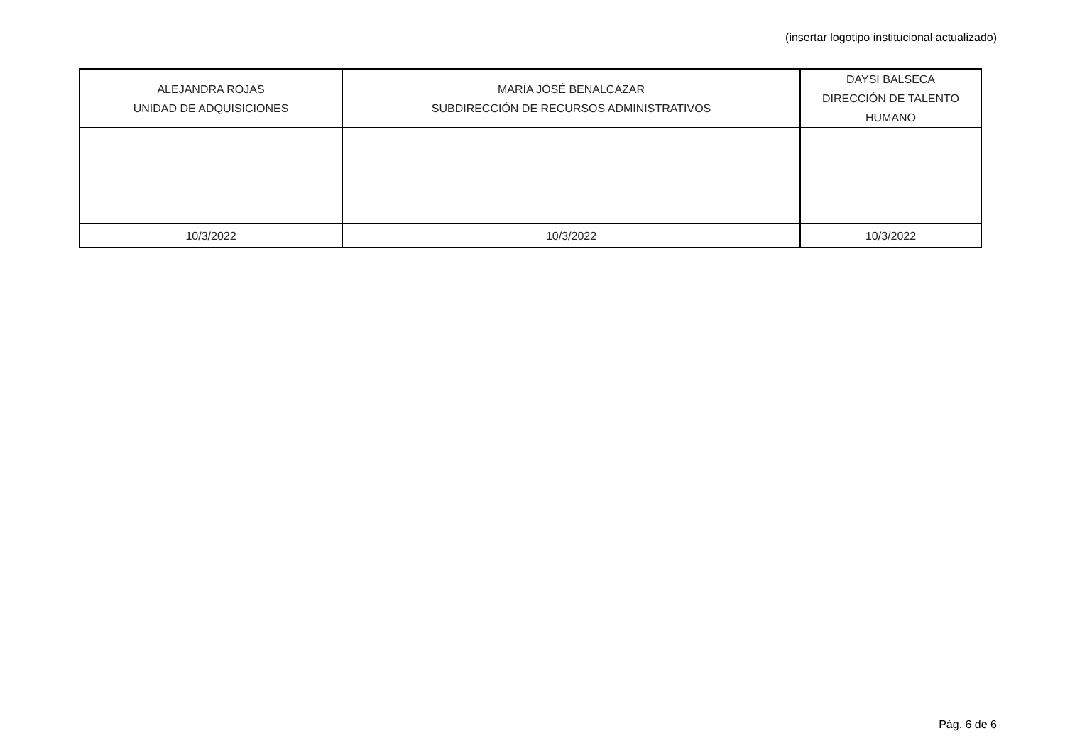(insertar logotipo institucional actualizado)
| ALEJANDRA ROJAS UNIDAD DE ADQUISICIONES | MARÍA JOSÉ BENALCAZAR SUBDIRECCIÓN DE RECURSOS ADMINISTRATIVOS | DAYSI BALSECA DIRECCIÓN DE TALENTO HUMANO |
| 10/3/2022 | 10/3/2022 | 10/3/2022 |
Pág. 6 de 6